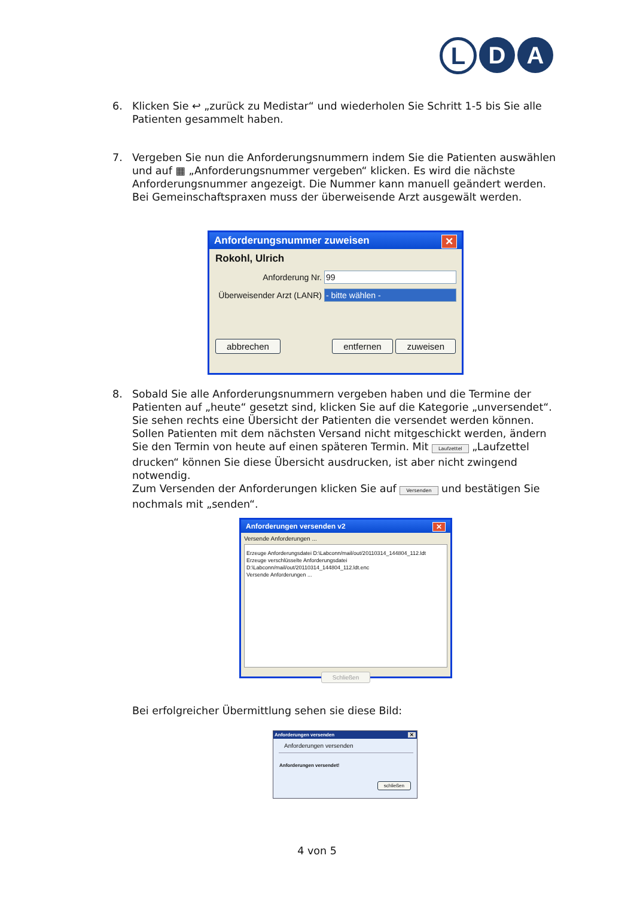L D A
6.
Klicken Sie ↩ „zurück zu Medistar“ und wiederholen Sie Schritt 1-5 bis Sie alle Patienten gesammelt haben.
7.
Vergeben Sie nun die Anforderungsnummern indem Sie die Patienten auswählen und auf ▦ „Anforderungsnummer vergeben“ klicken. Es wird die nächste Anforderungsnummer angezeigt. Die Nummer kann manuell geändert werden. Bei Gemeinschaftspraxen muss der überweisende Arzt ausgewält werden.
Anforderungsnummer zuweisen ✕
Rokohl, Ulrich
Anforderung Nr. 99
Überweisender Arzt (LANR) - bitte wählen -
abbrechen entfernen zuweisen
8.
Sobald Sie alle Anforderungsnummern vergeben haben und die Termine der Patienten auf „heute“ gesetzt sind, klicken Sie auf die Kategorie „unversendet“. Sie sehen rechts eine Übersicht der Patienten die versendet werden können. Sollen Patienten mit dem nächsten Versand nicht mitgeschickt werden, ändern Sie den Termin von heute auf einen späteren Termin. Mit Laufzettel „Laufzettel drucken“ können Sie diese Übersicht ausdrucken, ist aber nicht zwingend notwendig.
Zum Versenden der Anforderungen klicken Sie auf Versenden und bestätigen Sie nochmals mit „senden“.
Anforderungen versenden v2 ✕
Versende Anforderungen ...
Erzeuge Anforderungsdatei D:\Labconn/mail/out/20110314_144804_112.ldt
Erzeuge verschlüsselte Anforderungsdatei D:\Labconn/mail/out/20110314_144804_112.ldt.enc
Versende Anforderungen ...
Schließen
Bei erfolgreicher Übermittlung sehen sie diese Bild:
Anforderungen versenden ✕
Anforderungen versenden
Anforderungen versendet!
schließen
4 von 5